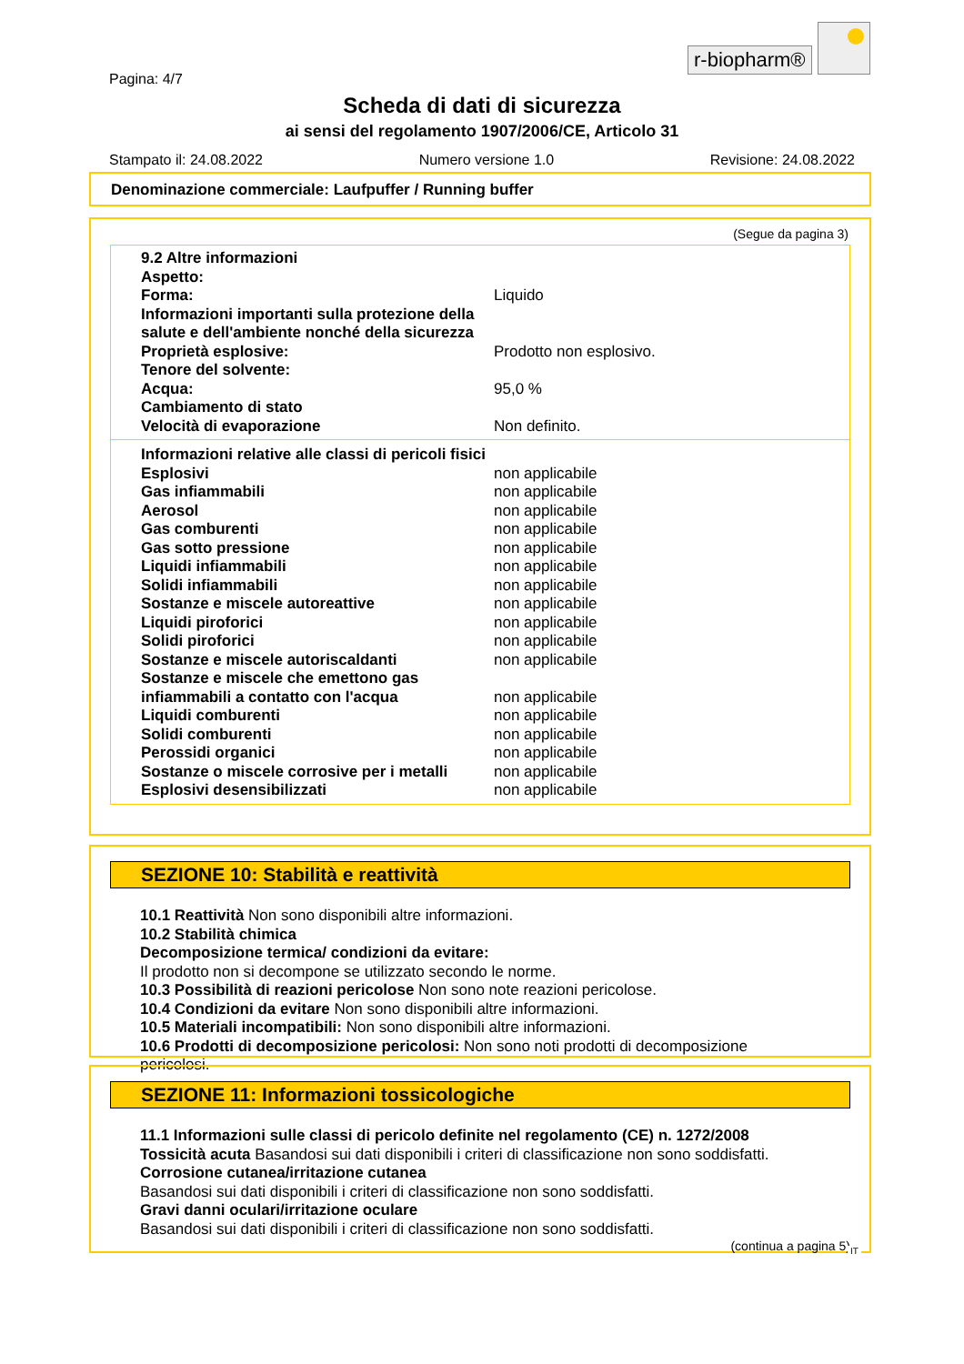r-biopharm®
Pagina: 4/7
Scheda di dati di sicurezza
ai sensi del regolamento 1907/2006/CE, Articolo 31
Stampato il: 24.08.2022 Numero versione 1.0 Revisione: 24.08.2022
Denominazione commerciale: Laufpuffer / Running buffer
(Segue da pagina 3)
| 9.2 Altre informazioni | |
| Aspetto: | |
| Forma: | Liquido |
| Informazioni importanti sulla protezione della salute e dell'ambiente nonché della sicurezza | |
| Proprietà esplosive: | Prodotto non esplosivo. |
| Tenore del solvente: | |
| Acqua: | 95,0 % |
| Cambiamento di stato | |
| Velocità di evaporazione | Non definito. |
| Informazioni relative alle classi di pericoli fisici | |
| Esplosivi | non applicabile |
| Gas infiammabili | non applicabile |
| Aerosol | non applicabile |
| Gas comburenti | non applicabile |
| Gas sotto pressione | non applicabile |
| Liquidi infiammabili | non applicabile |
| Solidi infiammabili | non applicabile |
| Sostanze e miscele autoreattive | non applicabile |
| Liquidi piroforici | non applicabile |
| Solidi piroforici | non applicabile |
| Sostanze e miscele autoriscaldanti | non applicabile |
| Sostanze e miscele che emettono gas infiammabili a contatto con l'acqua | non applicabile |
| Liquidi comburenti | non applicabile |
| Solidi comburenti | non applicabile |
| Perossidi organici | non applicabile |
| Sostanze o miscele corrosive per i metalli | non applicabile |
| Esplosivi desensibilizzati | non applicabile |
SEZIONE 10: Stabilità e reattività
10.1 Reattività Non sono disponibili altre informazioni.
10.2 Stabilità chimica
Decomposizione termica/ condizioni da evitare:
Il prodotto non si decompone se utilizzato secondo le norme.
10.3 Possibilità di reazioni pericolose Non sono note reazioni pericolose.
10.4 Condizioni da evitare Non sono disponibili altre informazioni.
10.5 Materiali incompatibili: Non sono disponibili altre informazioni.
10.6 Prodotti di decomposizione pericolosi: Non sono noti prodotti di decomposizione pericolosi.
SEZIONE 11: Informazioni tossicologiche
11.1 Informazioni sulle classi di pericolo definite nel regolamento (CE) n. 1272/2008
Tossicità acuta Basandosi sui dati disponibili i criteri di classificazione non sono soddisfatti.
Corrosione cutanea/irritazione cutanea
Basandosi sui dati disponibili i criteri di classificazione non sono soddisfatti.
Gravi danni oculari/irritazione oculare
Basandosi sui dati disponibili i criteri di classificazione non sono soddisfatti.
(continua a pagina 5)
IT